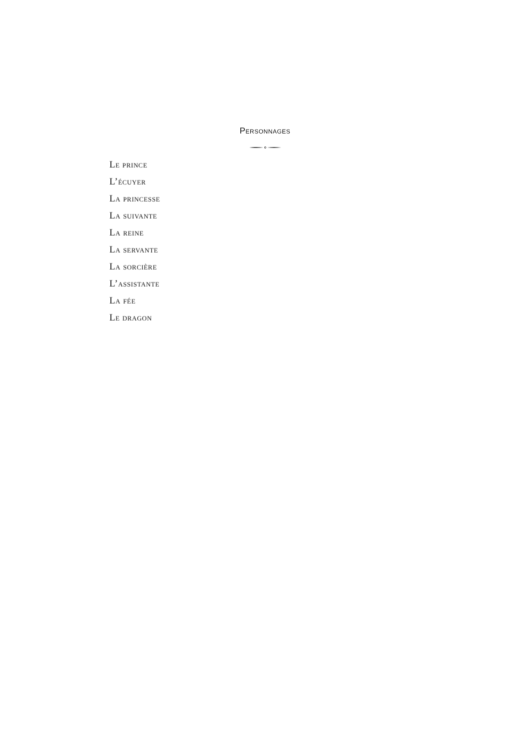Personnages
Le prince
L’écuyer
La princesse
La suivante
La reine
La servante
La sorcière
L’assistante
La fée
Le dragon